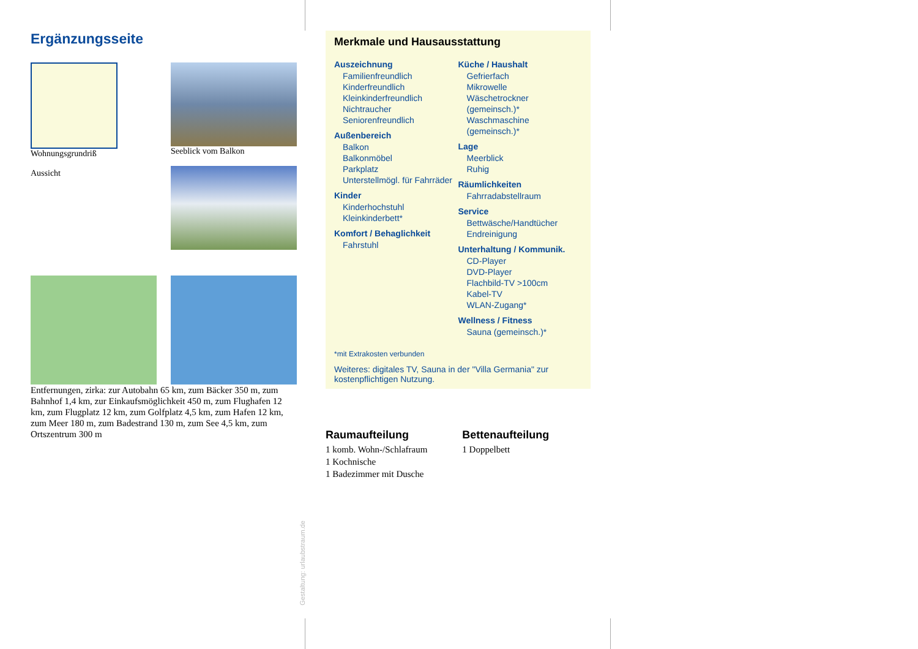Ergänzungsseite
Wohnungsgrundriß
Aussicht
Seeblick vom Balkon
Entfernungen, zirka: zur Autobahn 65 km, zum Bäcker 350 m, zum Bahnhof 1,4 km, zur Einkaufsmöglichkeit 450 m, zum Flughafen 12 km, zum Flugplatz 12 km, zum Golfplatz 4,5 km, zum Hafen 12 km, zum Meer 180 m, zum Badestrand 130 m, zum See 4,5 km, zum Ortszentrum 300 m
Gestaltung: urlaubstraum.de
Merkmale und Hausausstattung
Auszeichnung
Familienfreundlich
Kinderfreundlich
Kleinkinderfreundlich
Nichtraucher
Seniorenfreundlich
Außenbereich
Balkon
Balkonmöbel
Parkplatz
Unterstellmögl. für Fahrräder
Kinder
Kinderhochstuhl
Kleinkinderbett*
Komfort / Behaglichkeit
Fahrstuhl
Küche / Haushalt
Gefrierfach
Mikrowelle
Wäschetrockner (gemeinsch.)*
Waschmaschine (gemeinsch.)*
Lage
Meerblick
Ruhig
Räumlichkeiten
Fahrradabstellraum
Service
Bettwäsche/Handtücher
Endreinigung
Unterhaltung / Kommunik.
CD-Player
DVD-Player
Flachbild-TV >100cm
Kabel-TV
WLAN-Zugang*
Wellness / Fitness
Sauna (gemeinsch.)*
*mit Extrakosten verbunden
Weiteres: digitales TV, Sauna in der "Villa Germania" zur kostenpflichtigen Nutzung.
Raumaufteilung
1 komb. Wohn-/Schlafraum
1 Kochnische
1 Badezimmer mit Dusche
Bettenaufteilung
1 Doppelbett